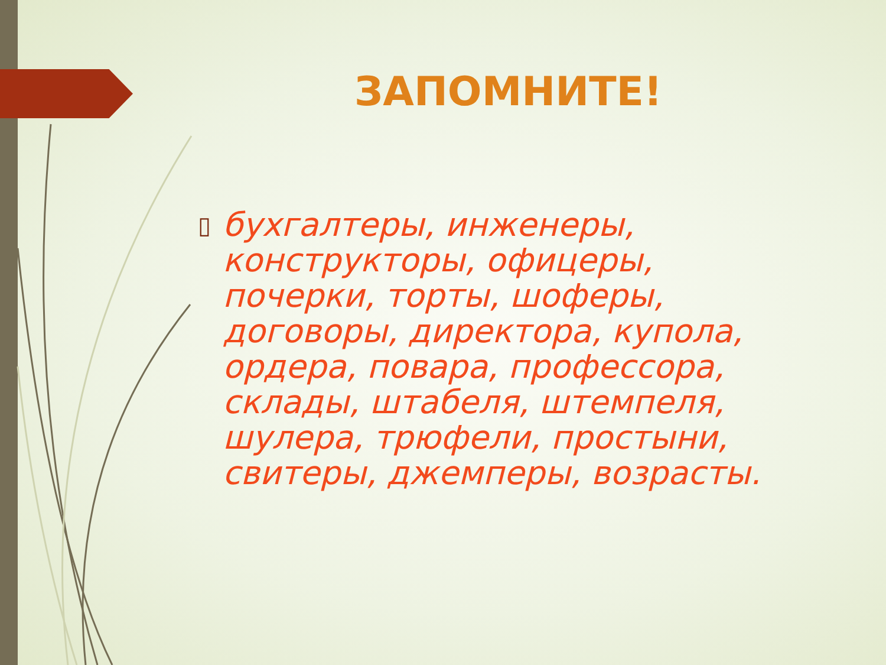ЗАПОМНИТЕ!
▯
бухгалтеры, инженеры, конструкторы, офицеры, почерки, торты, шоферы, договоры, директора, купола, ордера, повара, профессора, склады, штабеля, штемпеля, шулера, трюфели, простыни, свитеры, джемперы, возрасты.